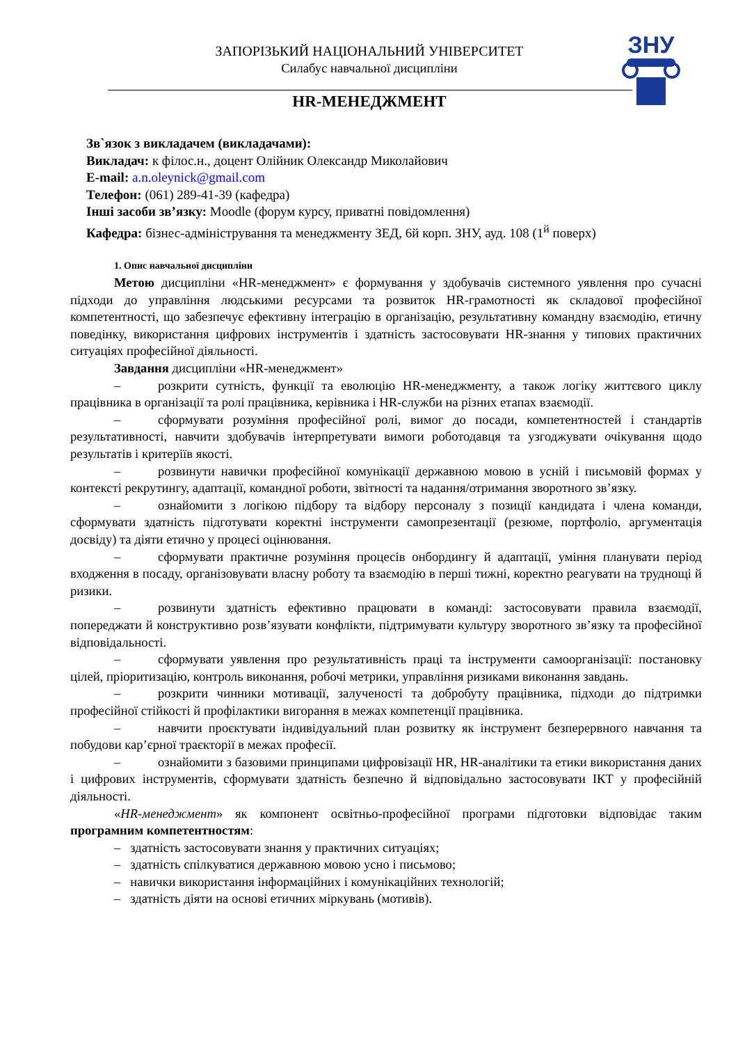ЗНУ
ЗАПОРІЗЬКИЙ НАЦІОНАЛЬНИЙ УНІВЕРСИТЕТ
Силабус навчальної дисципліни
HR-МЕНЕДЖМЕНТ
Зв`язок з викладачем (викладачами):
Викладач: к філос.н., доцент Олійник Олександр Миколайович
E-mail: a.n.oleynick@gmail.com
Телефон: (061) 289-41-39 (кафедра)
Інші засоби зв’язку: Moodle (форум курсу, приватні повідомлення)
Кафедра: бізнес-адміністрування та менеджменту ЗЕД, 6й корп. ЗНУ, ауд. 108 (1<sup>й</sup> поверх)
1. Опис навчальної дисципліни
Метою дисципліни «HR-менеджмент» є формування у здобувачів системного уявлення про сучасні підходи до управління людськими ресурсами та розвиток HR-грамотності як складової професійної компетентності, що забезпечує ефективну інтеграцію в організацію, результативну командну взаємодію, етичну поведінку, використання цифрових інструментів і здатність застосовувати HR-знання у типових практичних ситуаціях професійної діяльності.
Завдання дисципліни «HR-менеджмент»
– розкрити сутність, функції та еволюцію HR-менеджменту, а також логіку життєвого циклу працівника в організації та ролі працівника, керівника і HR-служби на різних етапах взаємодії.
– сформувати розуміння професійної ролі, вимог до посади, компетентностей і стандартів результативності, навчити здобувачів інтерпретувати вимоги роботодавця та узгоджувати очікування щодо результатів і критеріїв якості.
– розвинути навички професійної комунікації державною мовою в усній і письмовій формах у контексті рекрутингу, адаптації, командної роботи, звітності та надання/отримання зворотного зв’язку.
– ознайомити з логікою підбору та відбору персоналу з позиції кандидата і члена команди, сформувати здатність підготувати коректні інструменти самопрезентації (резюме, портфоліо, аргументація досвіду) та діяти етично у процесі оцінювання.
– сформувати практичне розуміння процесів онбордингу й адаптації, уміння планувати період входження в посаду, організовувати власну роботу та взаємодію в перші тижні, коректно реагувати на труднощі й ризики.
– розвинути здатність ефективно працювати в команді: застосовувати правила взаємодії, попереджати й конструктивно розв’язувати конфлікти, підтримувати культуру зворотного зв’язку та професійної відповідальності.
– сформувати уявлення про результативність праці та інструменти самоорганізації: постановку цілей, пріоритизацію, контроль виконання, робочі метрики, управління ризиками виконання завдань.
– розкрити чинники мотивації, залученості та добробуту працівника, підходи до підтримки професійної стійкості й профілактики вигорання в межах компетенції працівника.
– навчити проєктувати індивідуальний план розвитку як інструмент безперервного навчання та побудови кар’єрної траєкторії в межах професії.
– ознайомити з базовими принципами цифровізації HR, HR-аналітики та етики використання даних і цифрових інструментів, сформувати здатність безпечно й відповідально застосовувати ІКТ у професійній діяльності.
«HR-менеджмент» як компонент освітньо-професійної програми підготовки відповідає таким програмним компетентностям:
– здатність застосовувати знання у практичних ситуаціях;
– здатність спілкуватися державною мовою усно і письмово;
– навички використання інформаційних і комунікаційних технологій;
– здатність діяти на основі етичних міркувань (мотивів).